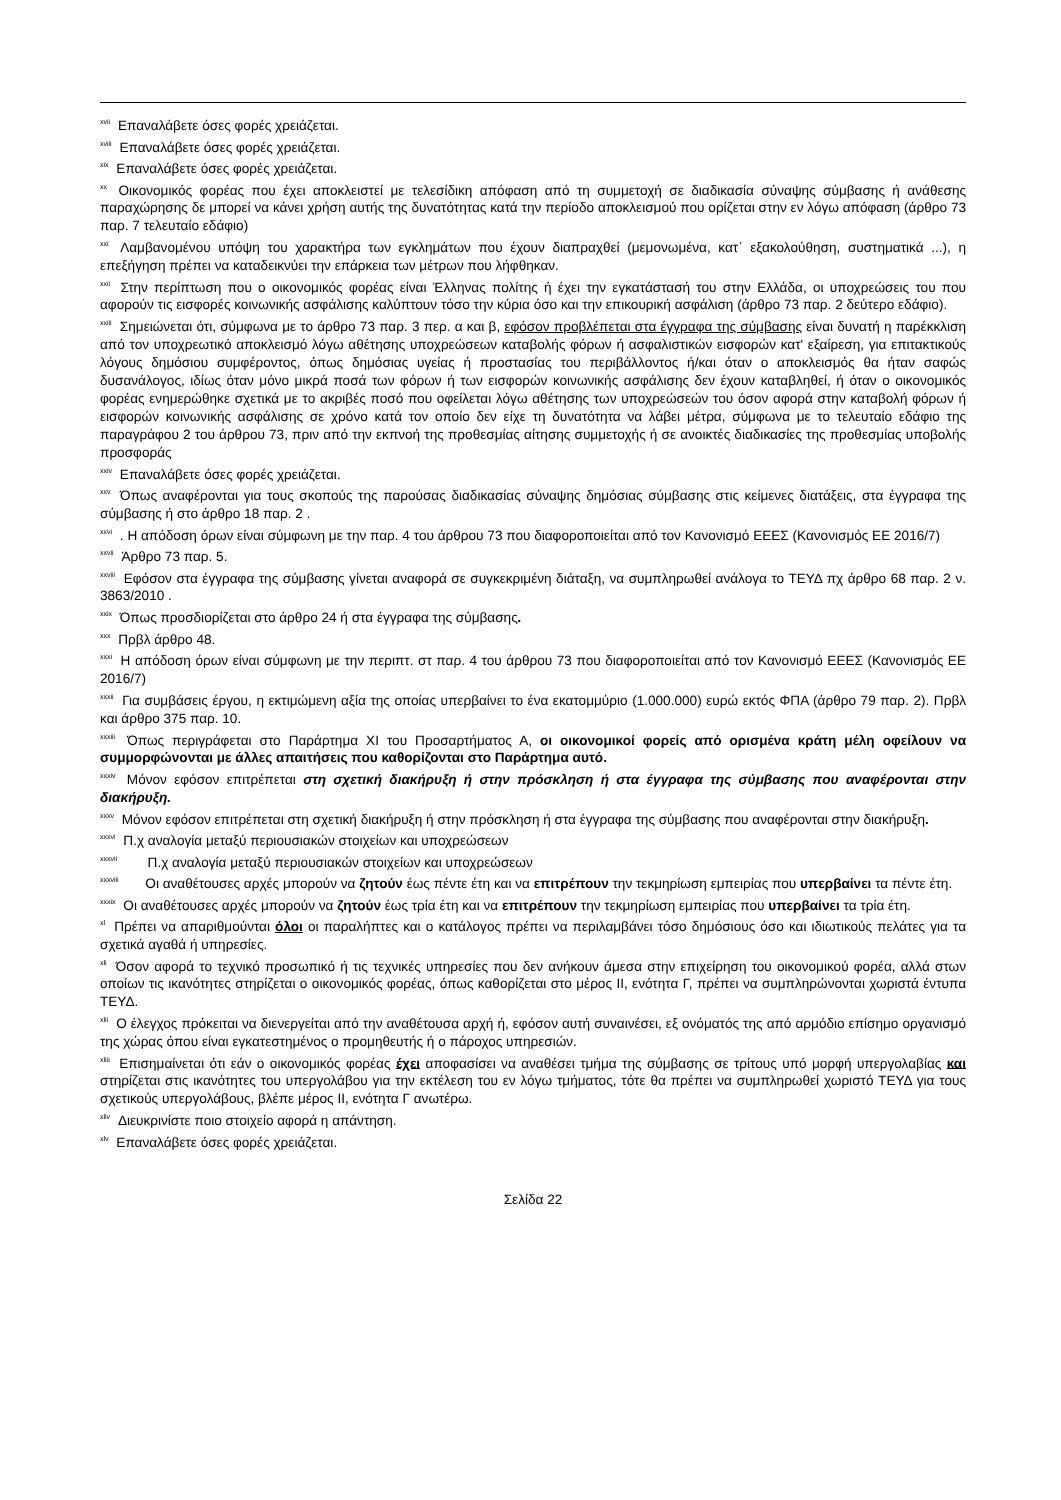<sup>xvii</sup> Επαναλάβετε όσες φορές χρειάζεται.
<sup>xviii</sup> Επαναλάβετε όσες φορές χρειάζεται.
<sup>xix</sup> Επαναλάβετε όσες φορές χρειάζεται.
<sup>xx</sup> Οικονομικός φορέας που έχει αποκλειστεί με τελεσίδικη απόφαση από τη συμμετοχή σε διαδικασία σύναψης σύμβασης ή ανάθεσης παραχώρησης δε μπορεί να κάνει χρήση αυτής της δυνατότητας κατά την περίοδο αποκλεισμού που ορίζεται στην εν λόγω απόφαση (άρθρο 73 παρ. 7 τελευταίο εδάφιο)
<sup>xxi</sup> Λαμβανομένου υπόψη του χαρακτήρα των εγκλημάτων που έχουν διαπραχθεί (μεμονωμένα, κατ᾽ εξακολούθηση, συστηματικά ...), η επεξήγηση πρέπει να καταδεικνύει την επάρκεια των μέτρων που λήφθηκαν.
<sup>xxii</sup> Στην περίπτωση που ο οικονομικός φορέας είναι Έλληνας πολίτης ή έχει την εγκατάστασή του στην Ελλάδα, οι υποχρεώσεις του που αφορούν τις εισφορές κοινωνικής ασφάλισης καλύπτουν τόσο την κύρια όσο και την επικουρική ασφάλιση (άρθρο 73 παρ. 2 δεύτερο εδάφιο).
<sup>xxiii</sup> Σημειώνεται ότι, σύμφωνα με το άρθρο 73 παρ. 3 περ. α και β, εφόσον προβλέπεται στα έγγραφα της σύμβασης είναι δυνατή η παρέκκλιση από τον υποχρεωτικό αποκλεισμό λόγω αθέτησης υποχρεώσεων καταβολής φόρων ή ασφαλιστικών εισφορών κατ' εξαίρεση, για επιτακτικούς λόγους δημόσιου συμφέροντος, όπως δημόσιας υγείας ή προστασίας του περιβάλλοντος ή/και όταν ο αποκλεισμός θα ήταν σαφώς δυσανάλογος, ιδίως όταν μόνο μικρά ποσά των φόρων ή των εισφορών κοινωνικής ασφάλισης δεν έχουν καταβληθεί, ή όταν ο οικονομικός φορέας ενημερώθηκε σχετικά με το ακριβές ποσό που οφείλεται λόγω αθέτησης των υποχρεώσεών του όσον αφορά στην καταβολή φόρων ή εισφορών κοινωνικής ασφάλισης σε χρόνο κατά τον οποίο δεν είχε τη δυνατότητα να λάβει μέτρα, σύμφωνα με το τελευταίο εδάφιο της παραγράφου 2 του άρθρου 73, πριν από την εκπνοή της προθεσμίας αίτησης συμμετοχής ή σε ανοικτές διαδικασίες της προθεσμίας υποβολής προσφοράς
<sup>xxiv</sup> Επαναλάβετε όσες φορές χρειάζεται.
<sup>xxv</sup> Όπως αναφέρονται για τους σκοπούς της παρούσας διαδικασίας σύναψης δημόσιας σύμβασης στις κείμενες διατάξεις, στα έγγραφα της σύμβασης ή στο άρθρο 18 παρ. 2 .
<sup>xxvi</sup> . Η απόδοση όρων είναι σύμφωνη με την παρ. 4 του άρθρου 73 που διαφοροποιείται από τον Κανονισμό ΕΕΕΣ (Κανονισμός ΕΕ 2016/7)
<sup>xxvii</sup> Άρθρο 73 παρ. 5.
<sup>xxviii</sup> Εφόσον στα έγγραφα της σύμβασης γίνεται αναφορά σε συγκεκριμένη διάταξη, να συμπληρωθεί ανάλογα το ΤΕΥΔ πχ άρθρο 68 παρ. 2 ν. 3863/2010 .
<sup>xxix</sup> Όπως προσδιορίζεται στο άρθρο 24 ή στα έγγραφα της σύμβασης.
<sup>xxx</sup> Πρβλ άρθρο 48.
<sup>xxxi</sup> Η απόδοση όρων είναι σύμφωνη με την περιπτ. στ παρ. 4 του άρθρου 73 που διαφοροποιείται από τον Κανονισμό ΕΕΕΣ (Κανονισμός ΕΕ 2016/7)
<sup>xxxii</sup> Για συμβάσεις έργου, η εκτιμώμενη αξία της οποίας υπερβαίνει το ένα εκατομμύριο (1.000.000) ευρώ εκτός ΦΠΑ (άρθρο 79 παρ. 2). Πρβλ και άρθρο 375 παρ. 10.
<sup>xxxiii</sup> Όπως περιγράφεται στο Παράρτημα XI του Προσαρτήματος Α, οι οικονομικοί φορείς από ορισμένα κράτη μέλη οφείλουν να συμμορφώνονται με άλλες απαιτήσεις που καθορίζονται στο Παράρτημα αυτό.
<sup>xxxiv</sup> Μόνον εφόσον επιτρέπεται στη σχετική διακήρυξη ή στην πρόσκληση ή στα έγγραφα της σύμβασης που αναφέρονται στην διακήρυξη.
<sup>xxxv</sup> Μόνον εφόσον επιτρέπεται στη σχετική διακήρυξη ή στην πρόσκληση ή στα έγγραφα της σύμβασης που αναφέρονται στην διακήρυξη.
<sup>xxxvi</sup> Π.χ αναλογία μεταξύ περιουσιακών στοιχείων και υποχρεώσεων
<sup>xxxvii</sup> Π.χ αναλογία μεταξύ περιουσιακών στοιχείων και υποχρεώσεων
<sup>xxxviii</sup> Οι αναθέτουσες αρχές μπορούν να ζητούν έως πέντε έτη και να επιτρέπουν την τεκμηρίωση εμπειρίας που υπερβαίνει τα πέντε έτη.
<sup>xxxix</sup> Οι αναθέτουσες αρχές μπορούν να ζητούν έως τρία έτη και να επιτρέπουν την τεκμηρίωση εμπειρίας που υπερβαίνει τα τρία έτη.
<sup>xl</sup> Πρέπει να απαριθμούνται όλοι οι παραλήπτες και ο κατάλογος πρέπει να περιλαμβάνει τόσο δημόσιους όσο και ιδιωτικούς πελάτες για τα σχετικά αγαθά ή υπηρεσίες.
<sup>xli</sup> Όσον αφορά το τεχνικό προσωπικό ή τις τεχνικές υπηρεσίες που δεν ανήκουν άμεσα στην επιχείρηση του οικονομικού φορέα, αλλά στων οποίων τις ικανότητες στηρίζεται ο οικονομικός φορέας, όπως καθορίζεται στο μέρος ΙΙ, ενότητα Γ, πρέπει να συμπληρώνονται χωριστά έντυπα ΤΕΥΔ.
<sup>xlii</sup> Ο έλεγχος πρόκειται να διενεργείται από την αναθέτουσα αρχή ή, εφόσον αυτή συναινέσει, εξ ονόματός της από αρμόδιο επίσημο οργανισμό της χώρας όπου είναι εγκατεστημένος ο προμηθευτής ή ο πάροχος υπηρεσιών.
<sup>xliii</sup> Επισημαίνεται ότι εάν ο οικονομικός φορέας έχει αποφασίσει να αναθέσει τμήμα της σύμβασης σε τρίτους υπό μορφή υπεργολαβίας και στηρίζεται στις ικανότητες του υπεργολάβου για την εκτέλεση του εν λόγω τμήματος, τότε θα πρέπει να συμπληρωθεί χωριστό ΤΕΥΔ για τους σχετικούς υπεργολάβους, βλέπε μέρος ΙΙ, ενότητα Γ ανωτέρω.
<sup>xliv</sup> Διευκρινίστε ποιο στοιχείο αφορά η απάντηση.
<sup>xlv</sup> Επαναλάβετε όσες φορές χρειάζεται.
Σελίδα 22